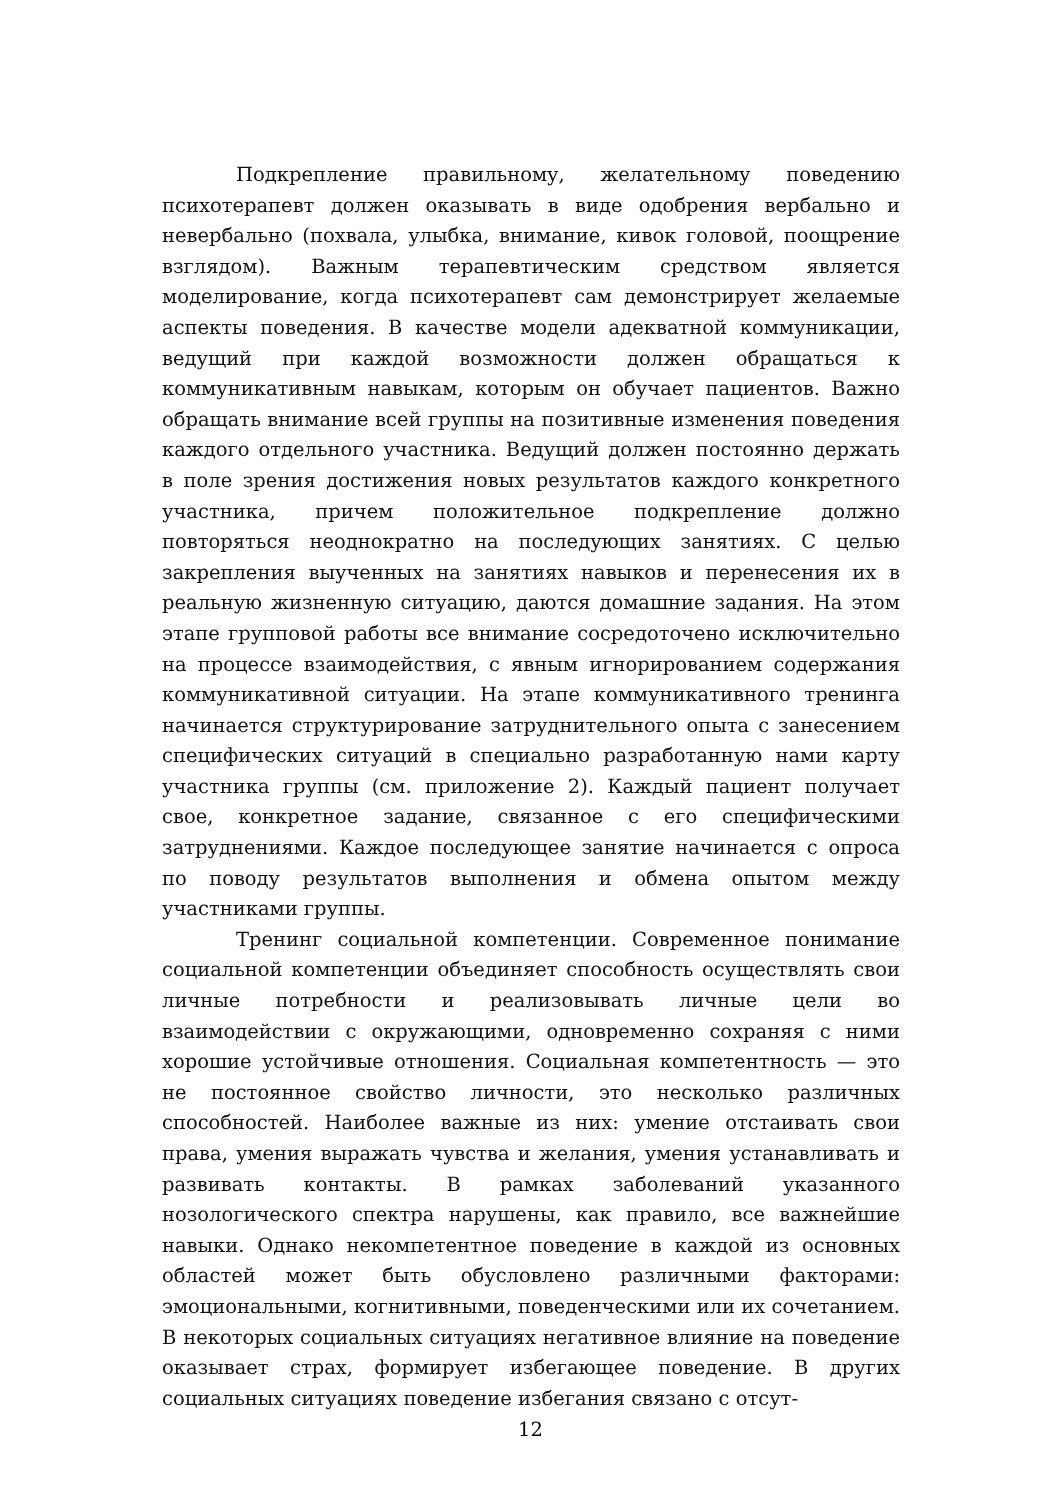Подкрепление правильному, желательному поведению психотерапевт должен оказывать в виде одобрения вербально и невербально (похвала, улыбка, внимание, кивок головой, поощрение взглядом). Важным терапевтическим средством является моделирование, когда психотерапевт сам демонстрирует желаемые аспекты поведения. В качестве модели адекватной коммуникации, ведущий при каждой возможности должен обращаться к коммуникативным навыкам, которым он обучает пациентов. Важно обращать внимание всей группы на позитивные изменения поведения каждого отдельного участника. Ведущий должен постоянно держать в поле зрения достижения новых результатов каждого конкретного участника, причем положительное подкрепление должно повторяться неоднократно на последующих занятиях. С целью закрепления выученных на занятиях навыков и перенесения их в реальную жизненную ситуацию, даются домашние задания. На этом этапе групповой работы все внимание сосредоточено исключительно на процессе взаимодействия, с явным игнорированием содержания коммуникативной ситуации. На этапе коммуникативного тренинга начинается структурирование затруднительного опыта с занесением специфических ситуаций в специально разработанную нами карту участника группы (см. приложение 2). Каждый пациент получает свое, конкретное задание, связанное с его специфическими затруднениями. Каждое последующее занятие начинается с опроса по поводу результатов выполнения и обмена опытом между участниками группы.
Тренинг социальной компетенции. Современное понимание социальной компетенции объединяет способность осуществлять свои личные потребности и реализовывать личные цели во взаимодействии с окружающими, одновременно сохраняя с ними хорошие устойчивые отношения. Социальная компетентность — это не постоянное свойство личности, это несколько различных способностей. Наиболее важные из них: умение отстаивать свои права, умения выражать чувства и желания, умения устанавливать и развивать контакты. В рамках заболеваний указанного нозологического спектра нарушены, как правило, все важнейшие навыки. Однако некомпетентное поведение в каждой из основных областей может быть обусловлено различными факторами: эмоциональными, когнитивными, поведенческими или их сочетанием. В некоторых социальных ситуациях негативное влияние на поведение оказывает страх, формирует избегающее поведение. В других социальных ситуациях поведение избегания связано с отсут-
12